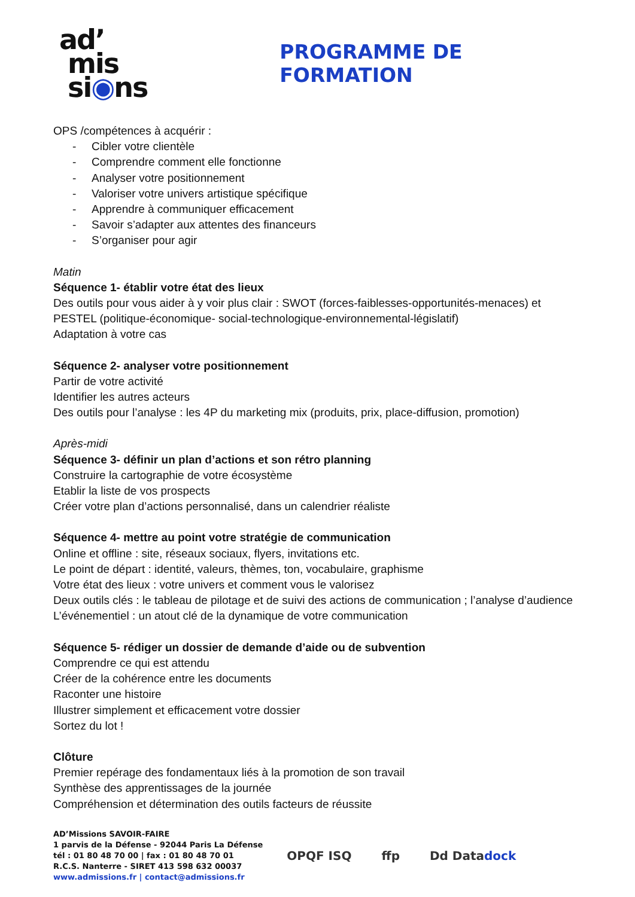ad’
mis
si◉ns
PROGRAMME DE FORMATION
OPS /compétences à acquérir :
- Cibler votre clientèle
- Comprendre comment elle fonctionne
- Analyser votre positionnement
- Valoriser votre univers artistique spécifique
- Apprendre à communiquer efficacement
- Savoir s’adapter aux attentes des financeurs
- S’organiser pour agir
Matin
Séquence 1- établir votre état des lieux
Des outils pour vous aider à y voir plus clair : SWOT (forces-faiblesses-opportunités-menaces) et PESTEL (politique-économique- social-technologique-environnemental-législatif)
Adaptation à votre cas
Séquence 2- analyser votre positionnement
Partir de votre activité
Identifier les autres acteurs
Des outils pour l’analyse : les 4P du marketing mix (produits, prix, place-diffusion, promotion)
Après-midi
Séquence 3- définir un plan d’actions et son rétro planning
Construire la cartographie de votre écosystème
Etablir la liste de vos prospects
Créer votre plan d’actions personnalisé, dans un calendrier réaliste
Séquence 4- mettre au point votre stratégie de communication
Online et offline : site, réseaux sociaux, flyers, invitations etc.
Le point de départ : identité, valeurs, thèmes, ton, vocabulaire, graphisme
Votre état des lieux : votre univers et comment vous le valorisez
Deux outils clés : le tableau de pilotage et de suivi des actions de communication ; l’analyse d’audience
L’événementiel : un atout clé de la dynamique de votre communication
Séquence 5- rédiger un dossier de demande d’aide ou de subvention
Comprendre ce qui est attendu
Créer de la cohérence entre les documents
Raconter une histoire
Illustrer simplement et efficacement votre dossier
Sortez du lot !
Clôture
Premier repérage des fondamentaux liés à la promotion de son travail
Synthèse des apprentissages de la journée
Compréhension et détermination des outils facteurs de réussite
AD’Missions SAVOIR-FAIRE
1 parvis de la Défense - 92044 Paris La Défense
tél : 01 80 48 70 00 | fax : 01 80 48 70 01
R.C.S. Nanterre - SIRET 413 598 632 00037
www.admissions.fr | contact@admissions.fr
OPQF ISQ ffp Dd Datadock